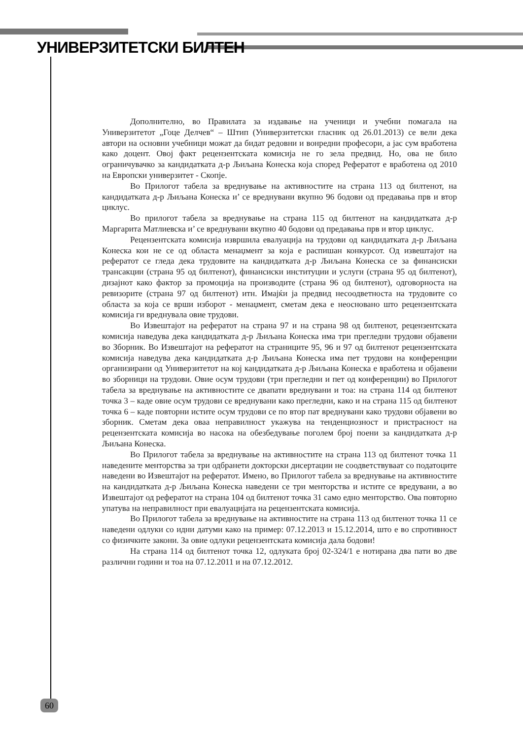УНИВЕРЗИТЕТСКИ БИЛТЕН
Дополнително, во Правилата за издавање на ученици и учебни помагала на Универзитетот „Гоце Делчев“ – Штип (Универзитетски гласник од 26.01.2013) се вели дека автори на основни учебници можат да бидат редовни и вонредни професори, а јас сум вработена како доцент. Овој факт рецензентската комисија не го зела предвид. Но, ова не било ограничувачко за кандидатката д-р Љиљана Конеска која според Рефератот е вработена од 2010 на Европски универзитет - Скопје.
Во Прилогот табела за вреднување на активностите на страна 113 од билтенот, на кандидатката д-р Љиљана Конеска и’ се вреднувани вкупно 96 бодови од предавања прв и втор циклус.
Во прилогот табела за вреднување на страна 115 од билтенот на кандидатката д-р Маргарита Матлиевска и’ се вреднувани вкупно 40 бодови од предавања прв и втор циклус.
Рецензентската комисија извршила евалуација на трудови од кандидатката д-р Љиљана Конеска кои не се од областа менаџмент за која е распишан конкурсот. Од извештајот на рефератот се гледа дека трудовите на кандидатката д-р Љиљана Конеска се за финансиски трансакции (страна 95 од билтенот), финансиски институции и услуги (страна 95 од билтенот), дизајнот како фактор за промоција на производите (страна 96 од билтенот), одговорноста на ревизорите (страна 97 од билтенот) итн. Имајќи ја предвид несоодветноста на трудовите со областа за која се врши изборот - менаџмент, сметам дека е неосновано што рецензентската комисија ги вреднувала овие трудови.
Во Извештајот на рефератот на страна 97 и на страна 98 од билтенот, рецензентската комисија наведува дека кандидатката д-р Љиљана Конеска има три прегледни трудови објавени во Зборник. Во Извештајот на рефератот на страниците 95, 96 и 97 од билтенот рецензентската комисија наведува дека кандидатката д-р Љиљана Конеска има пет трудови на конференции организирани од Универзитетот на кој кандидатката д-р Љиљана Конеска е вработена и објавени во зборници на трудови. Овие осум трудови (три прегледни и пет од конференции) во Прилогот табела за вреднување на активностите се двапати вреднувани и тоа: на страна 114 од билтенот точка 3 – каде овие осум трудови се вреднувани како прегледни, како и на страна 115 од билтенот точка 6 – каде повторни истите осум трудови се по втор пат вреднувани како трудови објавени во зборник. Сметам дека оваа неправилност укажува на тенденциозност и пристрасност на рецензентската комисија во насока на обезбедување поголем број поени за кандидатката д-р Љиљана Конеска.
Во Прилогот табела за вреднување на активностите на страна 113 од билтенот точка 11 наведените менторства за три одбранети докторски дисертации не соодветствуваат со податоците наведени во Извештајот на рефератот. Имено, во Прилогот табела за вреднување на активностите на кандидатката д-р Љиљана Конеска наведени се три менторства и истите се вредувани, а во Извештајот од рефератот на страна 104 од билтенот точка 31 само едно менторство. Ова повторно упатува на неправилност при евалуацијата на рецензентската комисија.
Во Прилогот табела за вреднување на активностите на страна 113 од билтенот точка 11 се наведени одлуки со идни датуми како на пример: 07.12.2013 и 15.12.2014, што е во спротивност со физичките закони. За овие одлуки рецензентската комисија дала бодови!
На страна 114 од билтенот точка 12, одлуката број 02-324/1 е нотирана два пати во две различни години и тоа на 07.12.2011 и на 07.12.2012.
60